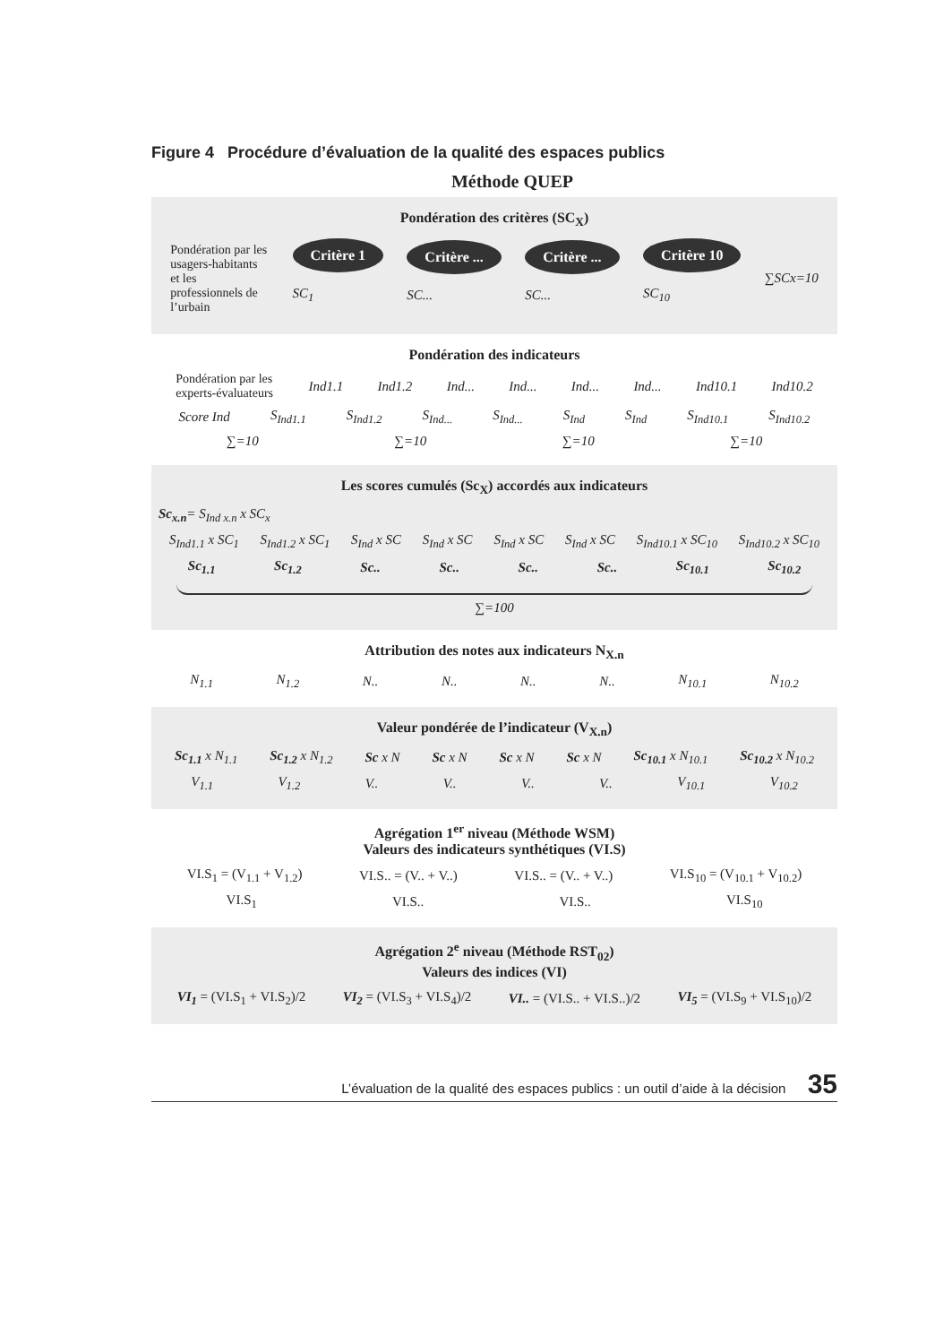Figure 4 Procédure d’évaluation de la qualité des espaces publics
Méthode QUEP
Pondération des critères (SC<sub>X</sub>)
Pondération par les usagers-habitants et les professionnels de l’urbain
Critère 1
SC<sub>1</sub>
Critère ...
SC...
Critère ...
SC...
Critère 10
SC<sub>10</sub>
∑SCx=10
Pondération des indicateurs
Pondération par les experts-évaluateurs
Ind1.1 Ind1.2 Ind... Ind... Ind... Ind... Ind10.1 Ind10.2
Score Ind S<sub>Ind1.1</sub> S<sub>Ind1.2</sub> S<sub>Ind...</sub> S<sub>Ind...</sub> S<sub>Ind</sub> S<sub>Ind</sub> S<sub>Ind10.1</sub> S<sub>Ind10.2</sub>
∑=10 ∑=10 ∑=10 ∑=10
Les scores cumulés (Sc<sub>X</sub>) accordés aux indicateurs
Sc<sub>x.n</sub>= S<sub>Ind x.n</sub> x SC<sub>x</sub>
S<sub>Ind1.1</sub> x SC<sub>1</sub> S<sub>Ind1.2</sub> x SC<sub>1</sub> S<sub>Ind</sub> x SC S<sub>Ind</sub> x SC S<sub>Ind</sub> x SC S<sub>Ind</sub> x SC S<sub>Ind10.1</sub> x SC<sub>10</sub> S<sub>Ind10.2</sub> x SC<sub>10</sub>
Sc<sub>1.1</sub> Sc<sub>1.2</sub> Sc.. Sc.. Sc.. Sc.. Sc<sub>10.1</sub> Sc<sub>10.2</sub>
∑=100
Attribution des notes aux indicateurs N<sub>X.n</sub>
N<sub>1.1</sub> N<sub>1.2</sub> N.. N.. N.. N.. N<sub>10.1</sub> N<sub>10.2</sub>
Valeur pondérée de l’indicateur (V<sub>X.n</sub>)
Sc<sub>1.1</sub> x N<sub>1.1</sub> Sc<sub>1.2</sub> x N<sub>1.2</sub> Sc x N Sc x N Sc x N Sc x N Sc<sub>10.1</sub> x N<sub>10.1</sub> Sc<sub>10.2</sub> x N<sub>10.2</sub>
V<sub>1.1</sub> V<sub>1.2</sub> V.. V.. V.. V.. V<sub>10.1</sub> V<sub>10.2</sub>
Agrégation 1<sup>er</sup> niveau (Méthode WSM)
Valeurs des indicateurs synthétiques (VI.S)
VI.S<sub>1</sub> = (V<sub>1.1</sub> + V<sub>1.2</sub>) VI.S.. = (V.. + V..) VI.S.. = (V.. + V..) VI.S<sub>10</sub> = (V<sub>10.1</sub> + V<sub>10.2</sub>)
VI.S<sub>1</sub> VI.S.. VI.S.. VI.S<sub>10</sub>
Agrégation 2<sup>e</sup> niveau (Méthode RST<sub>02</sub>)
Valeurs des indices (VI)
VI<sub>1</sub> = (VI.S<sub>1</sub> + VI.S<sub>2</sub>)/2 VI<sub>2</sub> = (VI.S<sub>3</sub> + VI.S<sub>4</sub>)/2 VI.. = (VI.S.. + VI.S..)/2 VI<sub>5</sub> = (VI.S<sub>9</sub> + VI.S<sub>10</sub>)/2
L’évaluation de la qualité des espaces publics : un outil d’aide à la décision 35